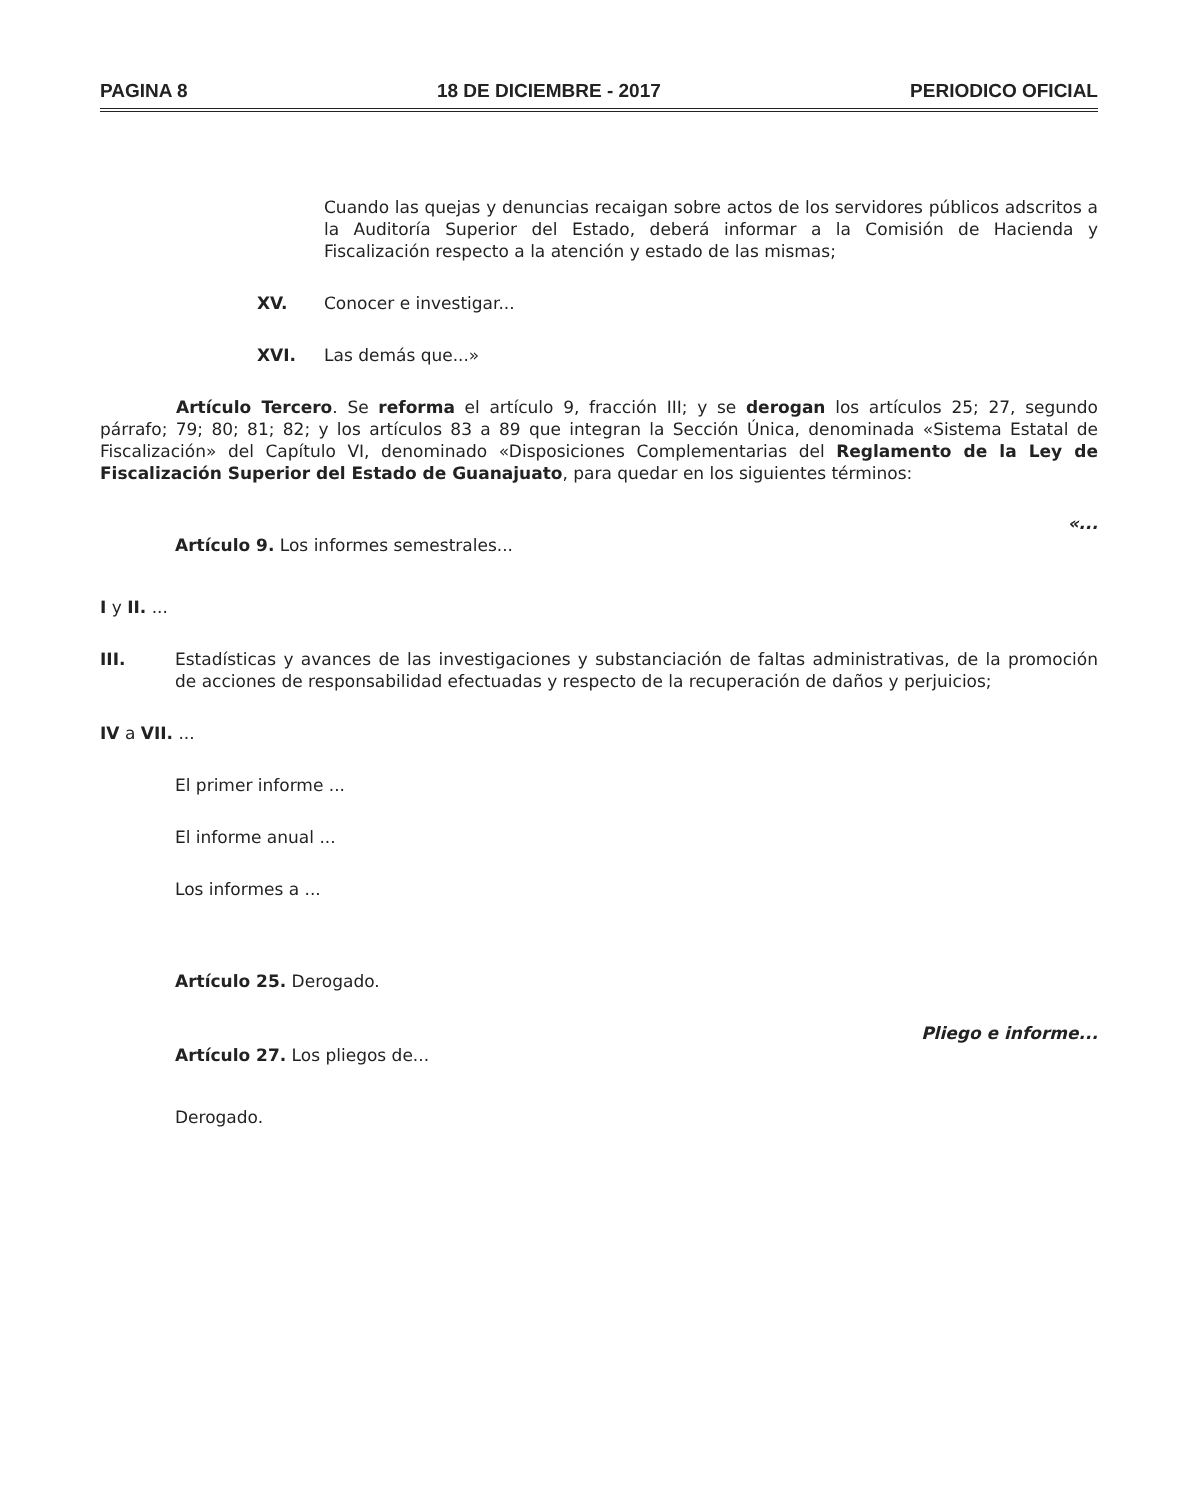PAGINA 8 18 DE DICIEMBRE - 2017 PERIODICO OFICIAL
Cuando las quejas y denuncias recaigan sobre actos de los servidores públicos adscritos a la Auditoría Superior del Estado, deberá informar a la Comisión de Hacienda y Fiscalización respecto a la atención y estado de las mismas;
XV. Conocer e investigar...
XVI. Las demás que...»
Artículo Tercero. Se reforma el artículo 9, fracción III; y se derogan los artículos 25; 27, segundo párrafo; 79; 80; 81; 82; y los artículos 83 a 89 que integran la Sección Única, denominada «Sistema Estatal de Fiscalización» del Capítulo VI, denominado «Disposiciones Complementarias del Reglamento de la Ley de Fiscalización Superior del Estado de Guanajuato, para quedar en los siguientes términos:
«...
Artículo 9. Los informes semestrales...
I y II. ...
III. Estadísticas y avances de las investigaciones y substanciación de faltas administrativas, de la promoción de acciones de responsabilidad efectuadas y respecto de la recuperación de daños y perjuicios;
IV a VII. ...
El primer informe ...
El informe anual ...
Los informes a ...
Artículo 25. Derogado.
Pliego e informe...
Artículo 27. Los pliegos de...
Derogado.